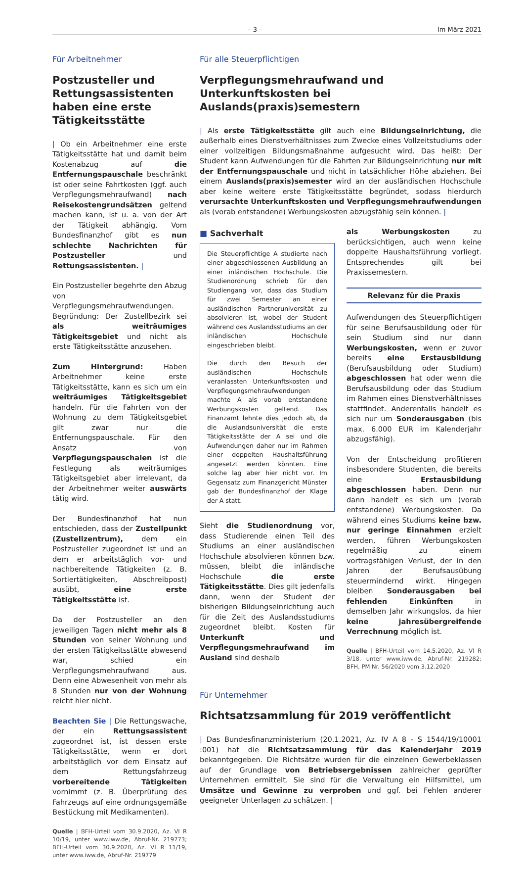– 3 – Im März 2021
Für Arbeitnehmer
Postzusteller und Rettungsassistenten haben eine erste Tätigkeitsstätte
| Ob ein Arbeitnehmer eine erste Tätigkeitsstätte hat und damit beim Kostenabzug auf die Entfernungspauschale beschränkt ist oder seine Fahrtkosten (ggf. auch Verpflegungsmehraufwand) nach Reisekostengrundsätzen geltend machen kann, ist u. a. von der Art der Tätigkeit abhängig. Vom Bundesfinanzhof gibt es nun schlechte Nachrichten für Postzusteller und Rettungsassistenten. |
Ein Postzusteller begehrte den Abzug von Verpflegungsmehraufwendungen. Begründung: Der Zustellbezirk sei als weiträumiges Tätigkeitsgebiet und nicht als erste Tätigkeitsstätte anzusehen.
Zum Hintergrund: Haben Arbeitnehmer keine erste Tätigkeitsstätte, kann es sich um ein weiträumiges Tätigkeitsgebiet handeln. Für die Fahrten von der Wohnung zu dem Tätigkeitsgebiet gilt zwar nur die Entfernungspauschale. Für den Ansatz von Verpflegungspauschalen ist die Festlegung als weiträumiges Tätigkeitsgebiet aber irrelevant, da der Arbeitnehmer weiter auswärts tätig wird.
Der Bundesfinanzhof hat nun entschieden, dass der Zustellpunkt (Zustellzentrum), dem ein Postzusteller zugeordnet ist und an dem er arbeitstäglich vor- und nachbereitende Tätigkeiten (z. B. Sortiertätigkeiten, Abschreibpost) ausübt, eine erste Tätigkeitsstätte ist.
Da der Postzusteller an den jeweiligen Tagen nicht mehr als 8 Stunden von seiner Wohnung und der ersten Tätigkeitsstätte abwesend war, schied ein Verpflegungsmehraufwand aus. Denn eine Abwesenheit von mehr als 8 Stunden nur von der Wohnung reicht hier nicht.
Beachten Sie | Die Rettungswache, der ein Rettungsassistent zugeordnet ist, ist dessen erste Tätigkeitsstätte, wenn er dort arbeitstäglich vor dem Einsatz auf dem Rettungsfahrzeug vorbereitende Tätigkeiten vornimmt (z. B. Überprüfung des Fahrzeugs auf eine ordnungsgemäße Bestückung mit Medikamenten).
Quelle | BFH-Urteil vom 30.9.2020, Az. VI R 10/19, unter www.iww.de, Abruf-Nr. 219773; BFH-Urteil vom 30.9.2020, Az. VI R 11/19, unter www.iww.de, Abruf-Nr. 219779
Für alle Steuerpflichtigen
Verpflegungsmehraufwand und Unterkunftskosten bei Auslands(praxis)semestern
| Als erste Tätigkeitsstätte gilt auch eine Bildungseinrichtung, die außerhalb eines Dienstverhältnisses zum Zwecke eines Vollzeitstudiums oder einer vollzeitigen Bildungsmaßnahme aufgesucht wird. Das heißt: Der Student kann Aufwendungen für die Fahrten zur Bildungseinrichtung nur mit der Entfernungspauschale und nicht in tatsächlicher Höhe abziehen. Bei einem Auslands(praxis)semester wird an der ausländischen Hochschule aber keine weitere erste Tätigkeitsstätte begründet, sodass hierdurch verursachte Unterkunftskosten und Verpflegungsmehraufwendungen als (vorab entstandene) Werbungskosten abzugsfähig sein können. |
■ Sachverhalt
Die Steuerpflichtige A studierte nach einer abgeschlossenen Ausbildung an einer inländischen Hochschule. Die Studienordnung schrieb für den Studiengang vor, dass das Studium für zwei Semester an einer ausländischen Partneruniversität zu absolvieren ist, wobei der Student während des Auslandsstudiums an der inländischen Hochschule eingeschrieben bleibt.
Die durch den Besuch der ausländischen Hochschule veranlassten Unterkunftskosten und Verpflegungsmehraufwendungen machte A als vorab entstandene Werbungskosten geltend. Das Finanzamt lehnte dies jedoch ab, da die Auslandsuniversität die erste Tätigkeitsstätte der A sei und die Aufwendungen daher nur im Rahmen einer doppelten Haushaltsführung angesetzt werden könnten. Eine solche lag aber hier nicht vor. Im Gegensatz zum Finanzgericht Münster gab der Bundesfinanzhof der Klage der A statt.
Sieht die Studienordnung vor, dass Studierende einen Teil des Studiums an einer ausländischen Hochschule absolvieren können bzw. müssen, bleibt die inländische Hochschule die erste Tätigkeitsstätte. Dies gilt jedenfalls dann, wenn der Student der bisherigen Bildungseinrichtung auch für die Zeit des Auslandsstudiums zugeordnet bleibt. Kosten für Unterkunft und Verpflegungsmehraufwand im Ausland sind deshalb
als Werbungskosten zu berücksichtigen, auch wenn keine doppelte Haushaltsführung vorliegt. Entsprechendes gilt bei Praxissemestern.
Relevanz für die Praxis
Aufwendungen des Steuerpflichtigen für seine Berufsausbildung oder für sein Studium sind nur dann Werbungskosten, wenn er zuvor bereits eine Erstausbildung (Berufsausbildung oder Studium) abgeschlossen hat oder wenn die Berufsausbildung oder das Studium im Rahmen eines Dienstverhältnisses stattfindet. Anderenfalls handelt es sich nur um Sonderausgaben (bis max. 6.000 EUR im Kalenderjahr abzugsfähig).
Von der Entscheidung profitieren insbesondere Studenten, die bereits eine Erstausbildung abgeschlossen haben. Denn nur dann handelt es sich um (vorab entstandene) Werbungskosten. Da während eines Studiums keine bzw. nur geringe Einnahmen erzielt werden, führen Werbungskosten regelmäßig zu einem vortragsfähigen Verlust, der in den Jahren der Berufsausübung steuermindernd wirkt. Hingegen bleiben Sonderausgaben bei fehlenden Einkünften in demselben Jahr wirkungslos, da hier keine jahresübergreifende Verrechnung möglich ist.
Quelle | BFH-Urteil vom 14.5.2020, Az. VI R 3/18, unter www.iww.de, Abruf-Nr. 219282; BFH, PM Nr. 56/2020 vom 3.12.2020
Für Unternehmer
Richtsatzsammlung für 2019 veröffentlicht
| Das Bundesfinanzministerium (20.1.2021, Az. IV A 8 - S 1544/19/10001 :001) hat die Richtsatzsammlung für das Kalenderjahr 2019 bekanntgegeben. Die Richtsätze wurden für die einzelnen Gewerbeklassen auf der Grundlage von Betriebsergebnissen zahlreicher geprüfter Unternehmen ermittelt. Sie sind für die Verwaltung ein Hilfsmittel, um Umsätze und Gewinne zu verproben und ggf. bei Fehlen anderer geeigneter Unterlagen zu schätzen. |